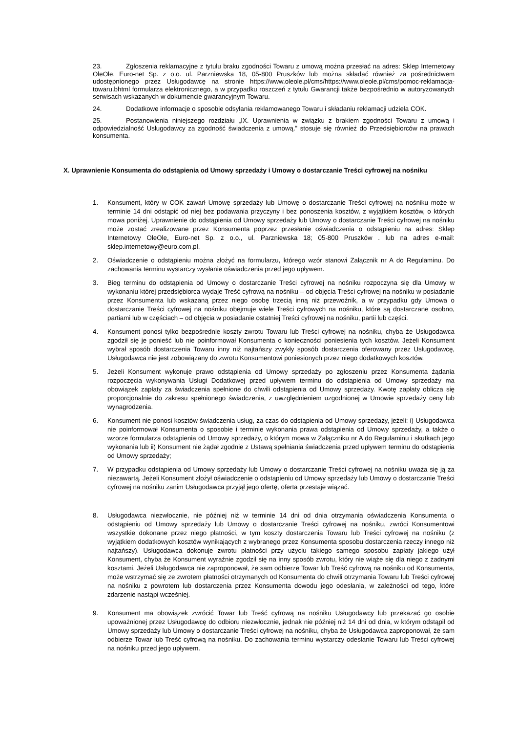23. Zgłoszenia reklamacyjne z tytułu braku zgodności Towaru z umową można przesłać na adres: Sklep Internetowy OleOle, Euro-net Sp. z o.o. ul. Parzniewska 18, 05-800 Pruszków lub można składać również za pośrednictwem udostępnionego przez Usługodawcę na stronie https://www.oleole.pl/cms/https://www.oleole.pl/cms/pomoc-reklamacja-towaru.bhtml formularza elektronicznego, a w przypadku roszczeń z tytułu Gwarancji także bezpośrednio w autoryzowanych serwisach wskazanych w dokumencie gwarancyjnym Towaru.
24. Dodatkowe informacje o sposobie odsyłania reklamowanego Towaru i składaniu reklamacji udziela COK.
25. Postanowienia niniejszego rozdziału „IX. Uprawnienia w związku z brakiem zgodności Towaru z umową i odpowiedzialność Usługodawcy za zgodność świadczenia z umową.” stosuje się również do Przedsiębiorców na prawach konsumenta.
X. Uprawnienie Konsumenta do odstąpienia od Umowy sprzedaży i Umowy o dostarczanie Treści cyfrowej na nośniku
1. Konsument, który w COK zawarł Umowę sprzedaży lub Umowę o dostarczanie Treści cyfrowej na nośniku może w terminie 14 dni odstąpić od niej bez podawania przyczyny i bez ponoszenia kosztów, z wyjątkiem kosztów, o których mowa poniżej. Uprawnienie do odstąpienia od Umowy sprzedaży lub Umowy o dostarczanie Treści cyfrowej na nośniku może zostać zrealizowane przez Konsumenta poprzez przesłanie oświadczenia o odstąpieniu na adres: Sklep Internetowy OleOle, Euro-net Sp. z o.o., ul. Parzniewska 18; 05-800 Pruszków . lub na adres e-mail: sklep.internetowy@euro.com.pl.
2. Oświadczenie o odstąpieniu można złożyć na formularzu, którego wzór stanowi Załącznik nr A do Regulaminu. Do zachowania terminu wystarczy wysłanie oświadczenia przed jego upływem.
3. Bieg terminu do odstąpienia od Umowy o dostarczanie Treści cyfrowej na nośniku rozpoczyna się dla Umowy w wykonaniu której przedsiębiorca wydaje Treść cyfrową na nośniku – od objęcia Treści cyfrowej na nośniku w posiadanie przez Konsumenta lub wskazaną przez niego osobę trzecią inną niż przewoźnik, a w przypadku gdy Umowa o dostarczanie Treści cyfrowej na nośniku obejmuje wiele Treści cyfrowych na nośniku, które są dostarczane osobno, partiami lub w częściach – od objęcia w posiadanie ostatniej Treści cyfrowej na nośniku, partii lub części.
4. Konsument ponosi tylko bezpośrednie koszty zwrotu Towaru lub Treści cyfrowej na nośniku, chyba że Usługodawca zgodził się je ponieść lub nie poinformował Konsumenta o konieczności poniesienia tych kosztów. Jeżeli Konsument wybrał sposób dostarczenia Towaru inny niż najtańszy zwykły sposób dostarczenia oferowany przez Usługodawcę, Usługodawca nie jest zobowiązany do zwrotu Konsumentowi poniesionych przez niego dodatkowych kosztów.
5. Jeżeli Konsument wykonuje prawo odstąpienia od Umowy sprzedaży po zgłoszeniu przez Konsumenta żądania rozpoczęcia wykonywania Usługi Dodatkowej przed upływem terminu do odstąpienia od Umowy sprzedaży ma obowiązek zapłaty za świadczenia spełnione do chwili odstąpienia od Umowy sprzedaży. Kwotę zapłaty oblicza się proporcjonalnie do zakresu spełnionego świadczenia, z uwzględnieniem uzgodnionej w Umowie sprzedaży ceny lub wynagrodzenia.
6. Konsument nie ponosi kosztów świadczenia usług, za czas do odstąpienia od Umowy sprzedaży, jeżeli: i) Usługodawca nie poinformował Konsumenta o sposobie i terminie wykonania prawa odstąpienia od Umowy sprzedaży, a także o wzorze formularza odstąpienia od Umowy sprzedaży, o którym mowa w Załączniku nr A do Regulaminu i skutkach jego wykonania lub ii) Konsument nie żądał zgodnie z Ustawą spełniania świadczenia przed upływem terminu do odstąpienia od Umowy sprzedaży;
7. W przypadku odstąpienia od Umowy sprzedaży lub Umowy o dostarczanie Treści cyfrowej na nośniku uważa się ją za niezawartą. Jeżeli Konsument złożył oświadczenie o odstąpieniu od Umowy sprzedaży lub Umowy o dostarczanie Treści cyfrowej na nośniku zanim Usługodawca przyjął jego ofertę, oferta przestaje wiązać.
8. Usługodawca niezwłocznie, nie później niż w terminie 14 dni od dnia otrzymania oświadczenia Konsumenta o odstąpieniu od Umowy sprzedaży lub Umowy o dostarczanie Treści cyfrowej na nośniku, zwróci Konsumentowi wszystkie dokonane przez niego płatności, w tym koszty dostarczenia Towaru lub Treści cyfrowej na nośniku (z wyjątkiem dodatkowych kosztów wynikających z wybranego przez Konsumenta sposobu dostarczenia rzeczy innego niż najtańszy). Usługodawca dokonuje zwrotu płatności przy użyciu takiego samego sposobu zapłaty jakiego użył Konsument, chyba że Konsument wyraźnie zgodził się na inny sposób zwrotu, który nie wiąże się dla niego z żadnymi kosztami. Jeżeli Usługodawca nie zaproponował, że sam odbierze Towar lub Treść cyfrową na nośniku od Konsumenta, może wstrzymać się ze zwrotem płatności otrzymanych od Konsumenta do chwili otrzymania Towaru lub Treści cyfrowej na nośniku z powrotem lub dostarczenia przez Konsumenta dowodu jego odesłania, w zależności od tego, które zdarzenie nastąpi wcześniej.
9. Konsument ma obowiązek zwrócić Towar lub Treść cyfrową na nośniku Usługodawcy lub przekazać go osobie upoważnionej przez Usługodawcę do odbioru niezwłocznie, jednak nie później niż 14 dni od dnia, w którym odstąpił od Umowy sprzedaży lub Umowy o dostarczanie Treści cyfrowej na nośniku, chyba że Usługodawca zaproponował, że sam odbierze Towar lub Treść cyfrową na nośniku. Do zachowania terminu wystarczy odesłanie Towaru lub Treści cyfrowej na nośniku przed jego upływem.